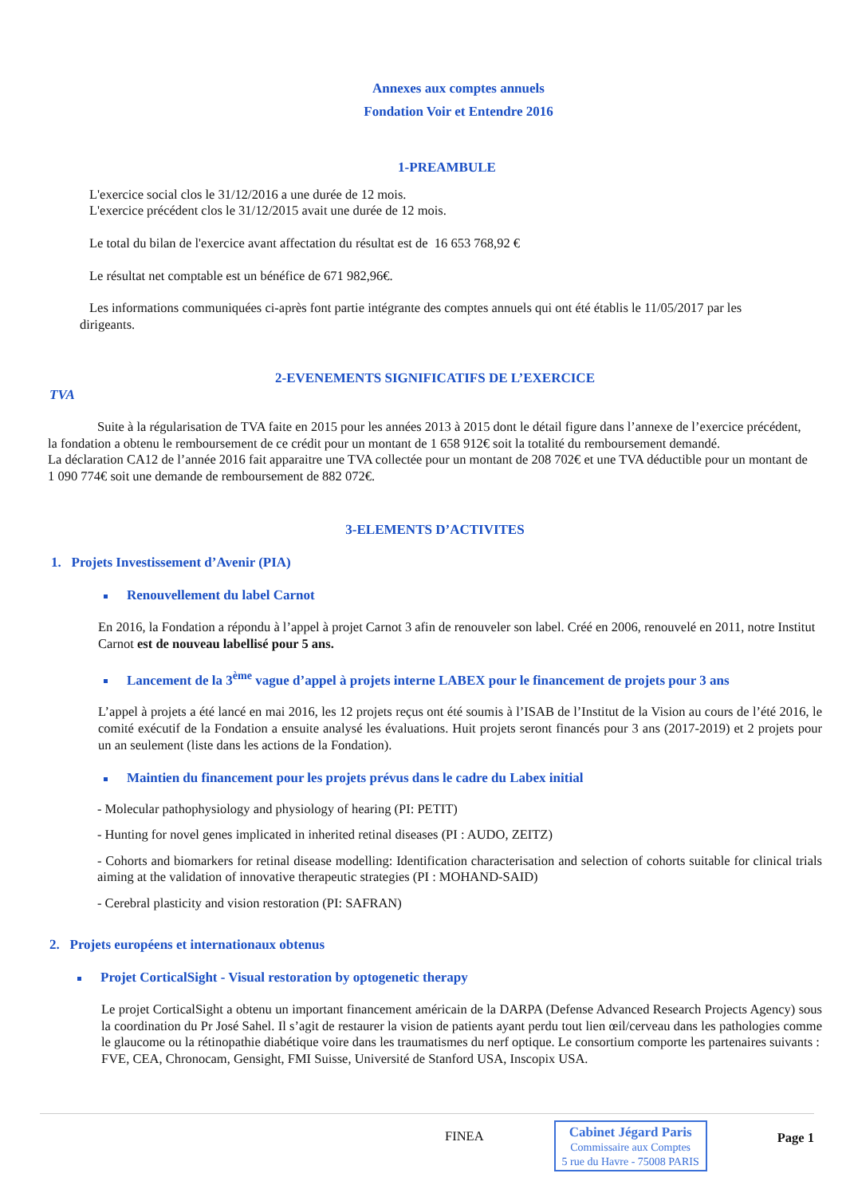Annexes aux comptes annuels
Fondation Voir et Entendre 2016
1-PREAMBULE
L'exercice social clos le 31/12/2016 a une durée de 12 mois.
L'exercice précédent clos le 31/12/2015 avait une durée de 12 mois.
Le total du bilan de l'exercice avant affectation du résultat est de 16 653 768,92 €
Le résultat net comptable est un bénéfice de 671 982,96€.
Les informations communiquées ci-après font partie intégrante des comptes annuels qui ont été établis le 11/05/2017 par les dirigeants.
2-EVENEMENTS SIGNIFICATIFS DE L’EXERCICE
TVA
Suite à la régularisation de TVA faite en 2015 pour les années 2013 à 2015 dont le détail figure dans l’annexe de l’exercice précédent, la fondation a obtenu le remboursement de ce crédit pour un montant de 1 658 912€ soit la totalité du remboursement demandé.
La déclaration CA12 de l’année 2016 fait apparaitre une TVA collectée pour un montant de 208 702€ et une TVA déductible pour un montant de 1 090 774€ soit une demande de remboursement de 882 072€.
3-ELEMENTS D’ACTIVITES
1. Projets Investissement d’Avenir (PIA)
Renouvellement du label Carnot
En 2016, la Fondation a répondu à l’appel à projet Carnot 3 afin de renouveler son label. Créé en 2006, renouvelé en 2011, notre Institut Carnot est de nouveau labellisé pour 5 ans.
Lancement de la 3<sup>ème</sup> vague d’appel à projets interne LABEX pour le financement de projets pour 3 ans
L’appel à projets a été lancé en mai 2016, les 12 projets reçus ont été soumis à l’ISAB de l’Institut de la Vision au cours de l’été 2016, le comité exécutif de la Fondation a ensuite analysé les évaluations. Huit projets seront financés pour 3 ans (2017-2019) et 2 projets pour un an seulement (liste dans les actions de la Fondation).
Maintien du financement pour les projets prévus dans le cadre du Labex initial
- Molecular pathophysiology and physiology of hearing (PI: PETIT)
- Hunting for novel genes implicated in inherited retinal diseases (PI : AUDO, ZEITZ)
- Cohorts and biomarkers for retinal disease modelling: Identification characterisation and selection of cohorts suitable for clinical trials aiming at the validation of innovative therapeutic strategies (PI : MOHAND-SAID)
- Cerebral plasticity and vision restoration (PI: SAFRAN)
2. Projets européens et internationaux obtenus
Projet CorticalSight - Visual restoration by optogenetic therapy
Le projet CorticalSight a obtenu un important financement américain de la DARPA (Defense Advanced Research Projects Agency) sous la coordination du Pr José Sahel. Il s’agit de restaurer la vision de patients ayant perdu tout lien œil/cerveau dans les pathologies comme le glaucome ou la rétinopathie diabétique voire dans les traumatismes du nerf optique. Le consortium comporte les partenaires suivants :
FVE, CEA, Chronocam, Gensight, FMI Suisse, Université de Stanford USA, Inscopix USA.
FINEA
Cabinet Jégard Paris
Commissaire aux Comptes
5 rue du Havre - 75008 PARIS
Page 1